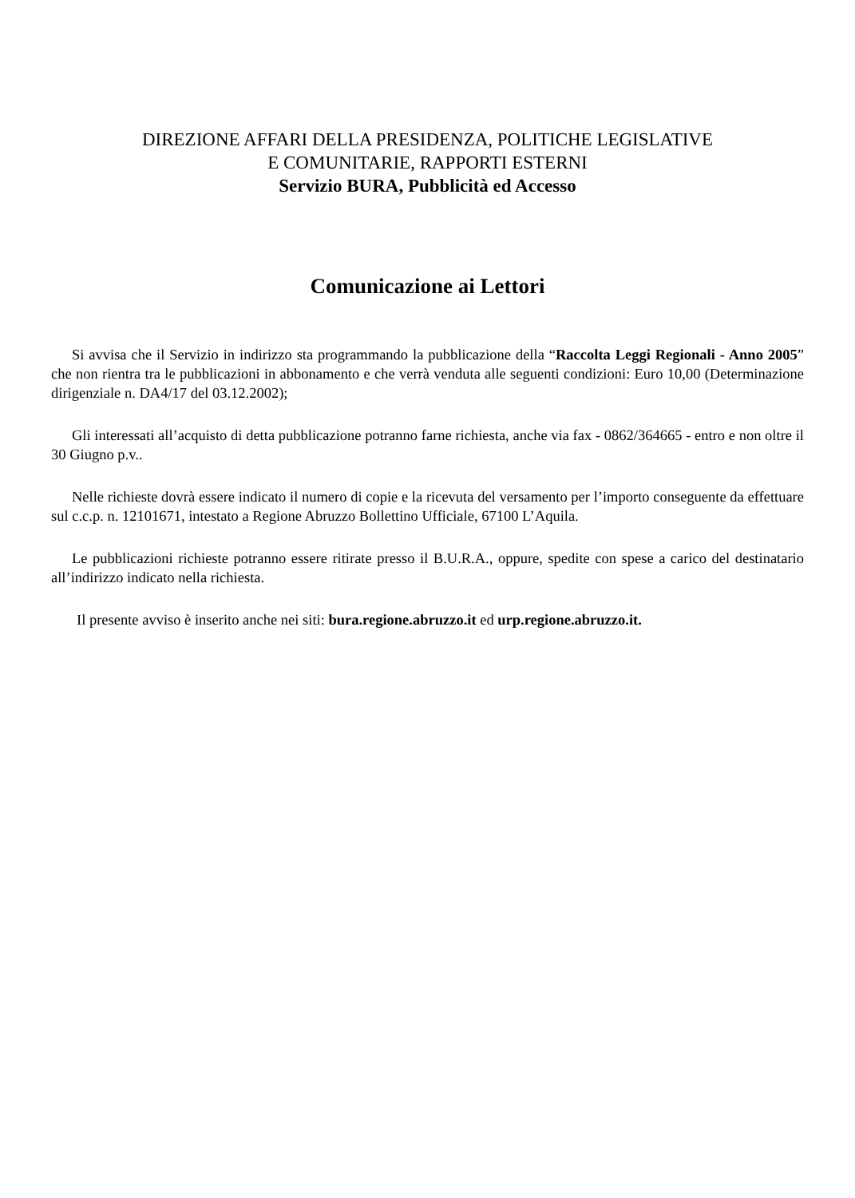DIREZIONE AFFARI DELLA PRESIDENZA, POLITICHE LEGISLATIVE
E COMUNITARIE, RAPPORTI ESTERNI
Servizio BURA, Pubblicità ed Accesso
Comunicazione ai Lettori
Si avvisa che il Servizio in indirizzo sta programmando la pubblicazione della “Raccolta Leggi Regionali - Anno 2005” che non rientra tra le pubblicazioni in abbonamento e che verrà venduta alle seguenti condizioni: Euro 10,00 (Determinazione dirigenziale n. DA4/17 del 03.12.2002);
Gli interessati all’acquisto di detta pubblicazione potranno farne richiesta, anche via fax - 0862/364665 - entro e non oltre il 30 Giugno p.v..
Nelle richieste dovrà essere indicato il numero di copie e la ricevuta del versamento per l’importo conseguente da effettuare sul c.c.p. n. 12101671, intestato a Regione Abruzzo Bollettino Ufficiale, 67100 L’Aquila.
Le pubblicazioni richieste potranno essere ritirate presso il B.U.R.A., oppure, spedite con spese a carico del destinatario all’indirizzo indicato nella richiesta.
Il presente avviso è inserito anche nei siti: bura.regione.abruzzo.it ed urp.regione.abruzzo.it.